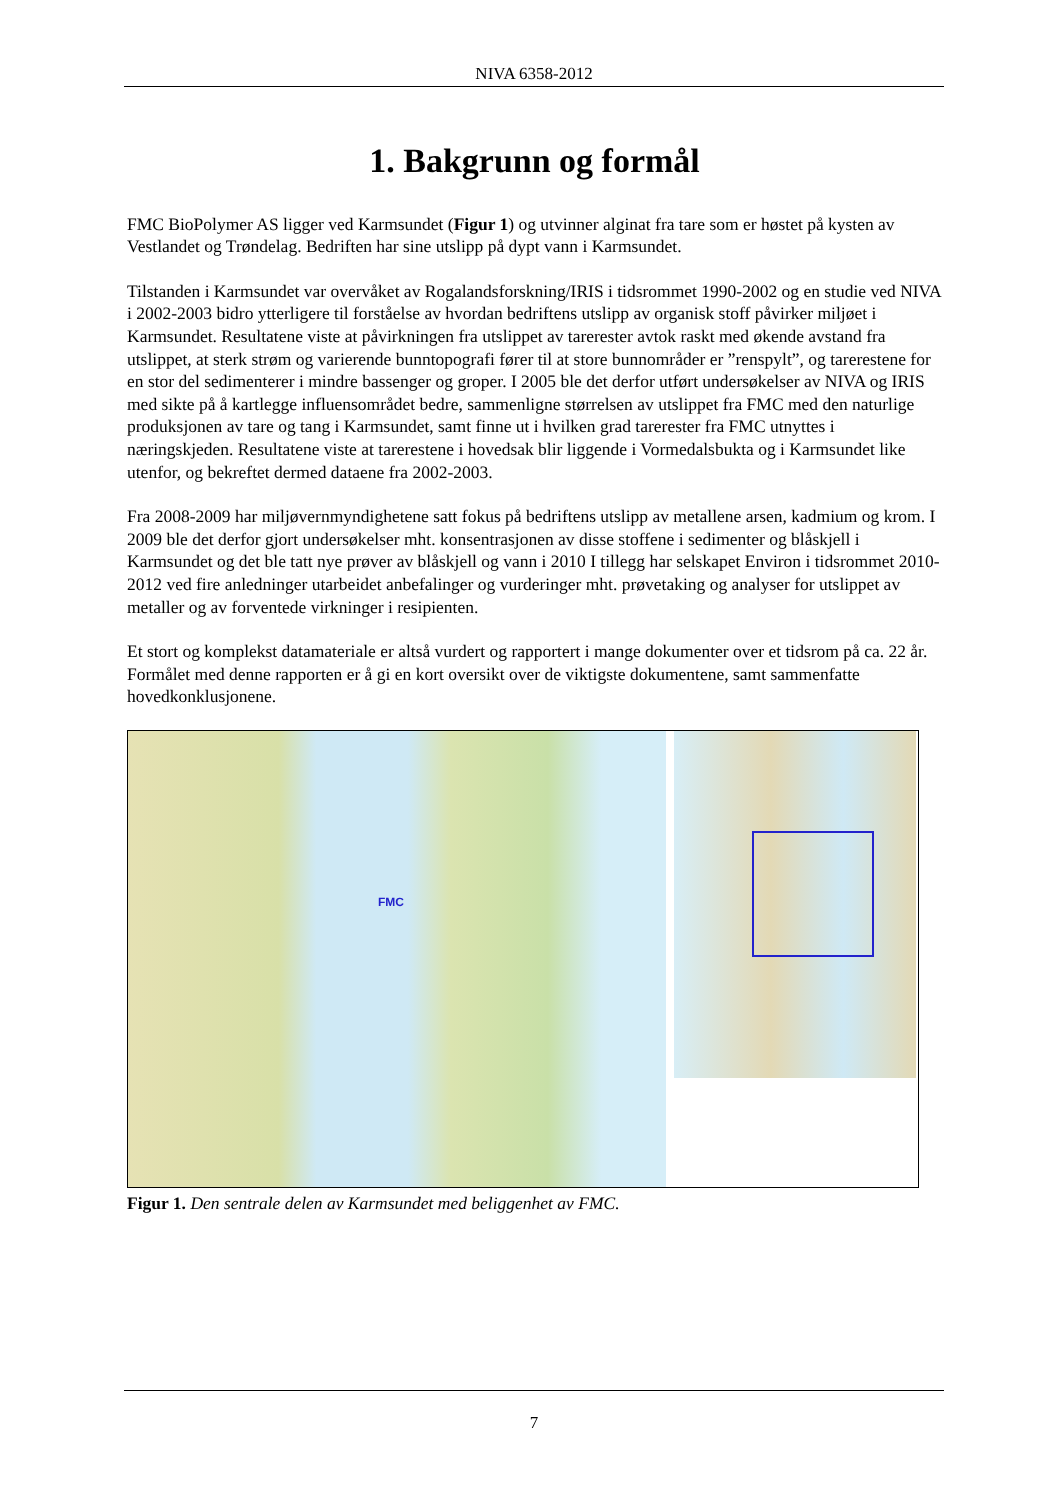NIVA 6358-2012
1. Bakgrunn og formål
FMC BioPolymer AS ligger ved Karmsundet (Figur 1) og utvinner alginat fra tare som er høstet på kysten av Vestlandet og Trøndelag. Bedriften har sine utslipp på dypt vann i Karmsundet.
Tilstanden i Karmsundet var overvåket av Rogalandsforskning/IRIS i tidsrommet 1990-2002 og en studie ved NIVA i 2002-2003 bidro ytterligere til forståelse av hvordan bedriftens utslipp av organisk stoff påvirker miljøet i Karmsundet. Resultatene viste at påvirkningen fra utslippet av tarerester avtok raskt med økende avstand fra utslippet, at sterk strøm og varierende bunntopografi fører til at store bunnområder er ”renspylt”, og tarerestene for en stor del sedimenterer i mindre bassenger og groper. I 2005 ble det derfor utført undersøkelser av NIVA og IRIS med sikte på å kartlegge influensområdet bedre, sammenligne størrelsen av utslippet fra FMC med den naturlige produksjonen av tare og tang i Karmsundet, samt finne ut i hvilken grad tarerester fra FMC utnyttes i næringskjeden. Resultatene viste at tarerestene i hovedsak blir liggende i Vormedalsbukta og i Karmsundet like utenfor, og bekreftet dermed dataene fra 2002-2003.
Fra 2008-2009 har miljøvernmyndighetene satt fokus på bedriftens utslipp av metallene arsen, kadmium og krom. I 2009 ble det derfor gjort undersøkelser mht. konsentrasjonen av disse stoffene i sedimenter og blåskjell i Karmsundet og det ble tatt nye prøver av blåskjell og vann i 2010 I tillegg har selskapet Environ i tidsrommet 2010-2012 ved fire anledninger utarbeidet anbefalinger og vurderinger mht. prøvetaking og analyser for utslippet av metaller og av forventede virkninger i resipienten.
Et stort og komplekst datamateriale er altså vurdert og rapportert i mange dokumenter over et tidsrom på ca. 22 år. Formålet med denne rapporten er å gi en kort oversikt over de viktigste dokumentene, samt sammenfatte hovedkonklusjonene.
FMC
Figur 1. Den sentrale delen av Karmsundet med beliggenhet av FMC.
7